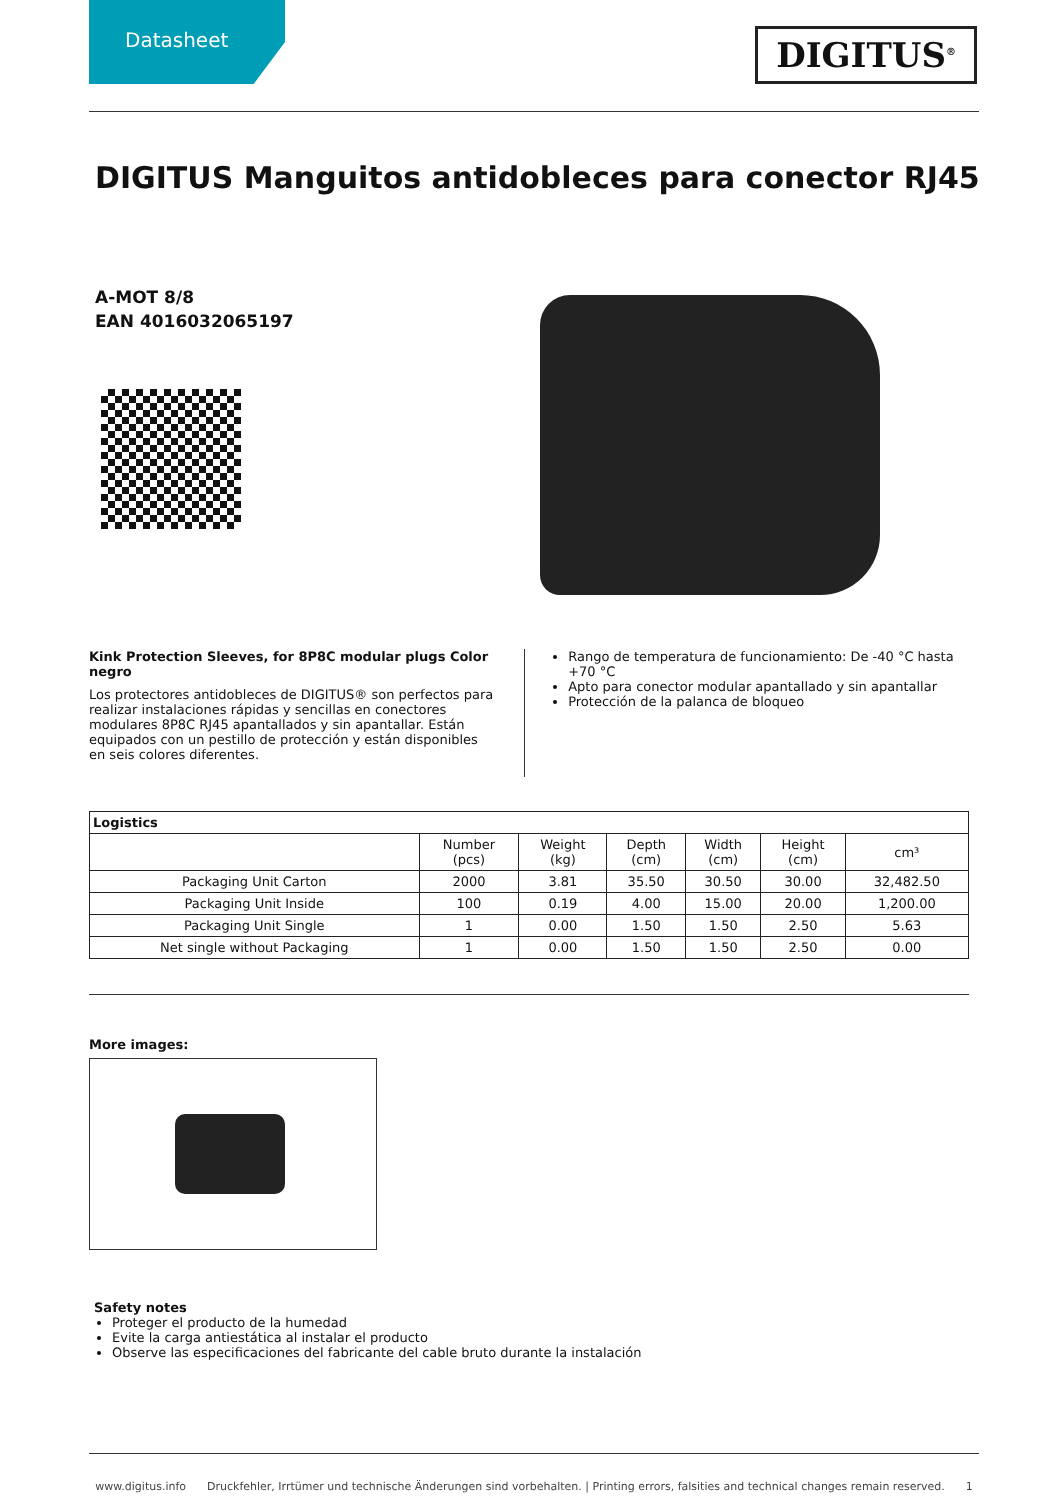Datasheet
DIGITUS<sup>®</sup>
DIGITUS Manguitos antidobleces para conector RJ45
A-MOT 8/8
EAN 4016032065197
Kink Protection Sleeves, for 8P8C modular plugs Color negro
Los protectores antidobleces de DIGITUS® son perfectos para realizar instalaciones rápidas y sencillas en conectores modulares 8P8C RJ45 apantallados y sin apantallar. Están equipados con un pestillo de protección y están disponibles en seis colores diferentes.
Rango de temperatura de funcionamiento: De -40 °C hasta +70 °C
Apto para conector modular apantallado y sin apantallar
Protección de la palanca de bloqueo
| Logistics | | | | | | |
| --- | --- | --- | --- | --- | --- | --- |
| | Number (pcs) | Weight (kg) | Depth (cm) | Width (cm) | Height (cm) | cm³ |
| Packaging Unit Carton | 2000 | 3.81 | 35.50 | 30.50 | 30.00 | 32,482.50 |
| Packaging Unit Inside | 100 | 0.19 | 4.00 | 15.00 | 20.00 | 1,200.00 |
| Packaging Unit Single | 1 | 0.00 | 1.50 | 1.50 | 2.50 | 5.63 |
| Net single without Packaging | 1 | 0.00 | 1.50 | 1.50 | 2.50 | 0.00 |
More images:
Safety notes
Proteger el producto de la humedad
Evite la carga antiestática al instalar el producto
Observe las especificaciones del fabricante del cable bruto durante la instalación
www.digitus.info Druckfehler, Irrtümer und technische Änderungen sind vorbehalten. | Printing errors, falsities and technical changes remain reserved. 1